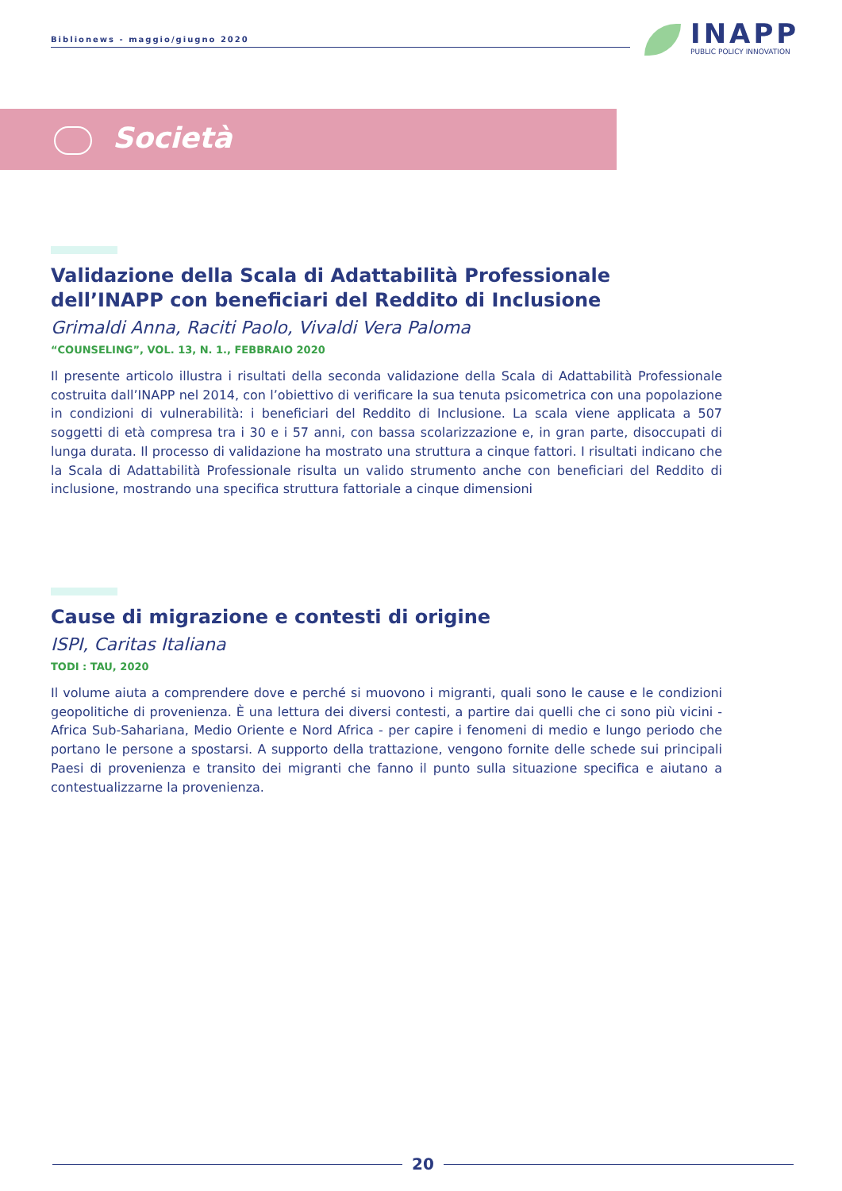Biblionews - maggio/giugno 2020
INAPP
PUBLIC POLICY INNOVATION
Società
Validazione della Scala di Adattabilità Professionale dell’INAPP con beneficiari del Reddito di Inclusione
Grimaldi Anna, Raciti Paolo, Vivaldi Vera Paloma
“COUNSELING”, VOL. 13, N. 1., FEBBRAIO 2020
Il presente articolo illustra i risultati della seconda validazione della Scala di Adattabilità Professionale costruita dall’INAPP nel 2014, con l’obiettivo di verificare la sua tenuta psicometrica con una popolazione in condizioni di vulnerabilità: i beneficiari del Reddito di Inclusione. La scala viene applicata a 507 soggetti di età compresa tra i 30 e i 57 anni, con bassa scolarizzazione e, in gran parte, disoccupati di lunga durata. Il processo di validazione ha mostrato una struttura a cinque fattori. I risultati indicano che la Scala di Adattabilità Professionale risulta un valido strumento anche con beneficiari del Reddito di inclusione, mostrando una specifica struttura fattoriale a cinque dimensioni
Cause di migrazione e contesti di origine
ISPI, Caritas Italiana
TODI : TAU, 2020
Il volume aiuta a comprendere dove e perché si muovono i migranti, quali sono le cause e le condizioni geopolitiche di provenienza. È una lettura dei diversi contesti, a partire dai quelli che ci sono più vicini - Africa Sub-Sahariana, Medio Oriente e Nord Africa - per capire i fenomeni di medio e lungo periodo che portano le persone a spostarsi. A supporto della trattazione, vengono fornite delle schede sui principali Paesi di provenienza e transito dei migranti che fanno il punto sulla situazione specifica e aiutano a contestualizzarne la provenienza.
20